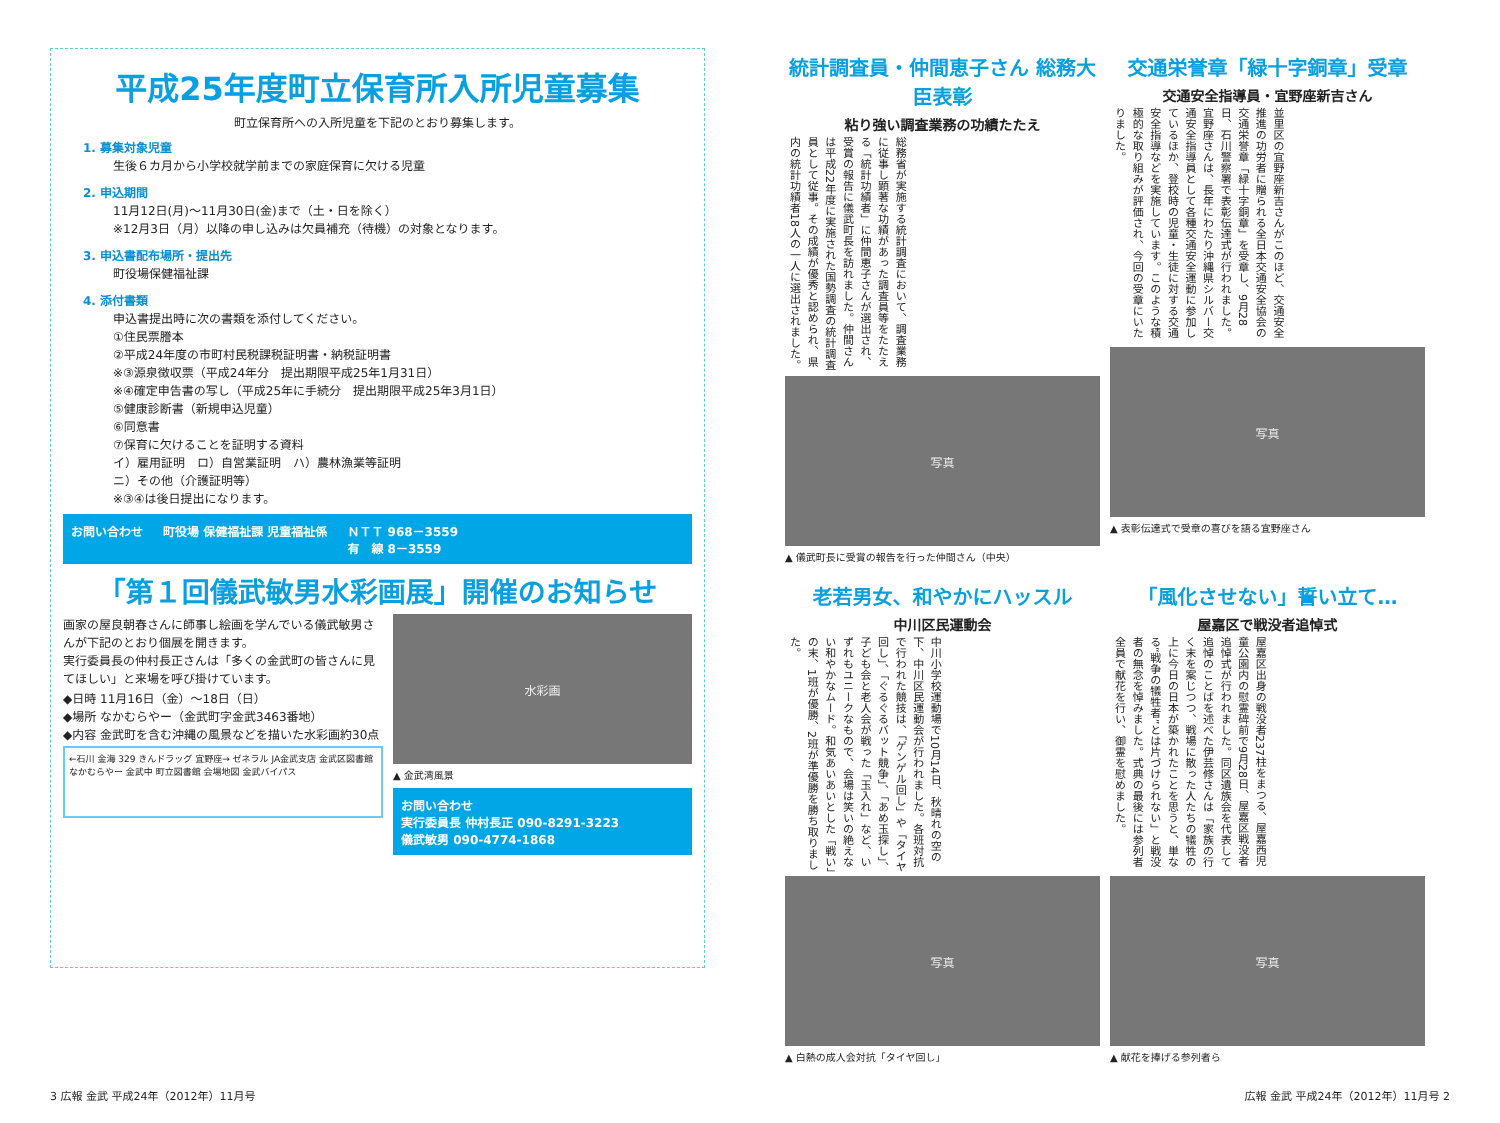平成25年度町立保育所入所児童募集
町立保育所への入所児童を下記のとおり募集します。
1. 募集対象児童
生後６カ月から小学校就学前までの家庭保育に欠ける児童
2. 申込期間
11月12日(月)～11月30日(金)まで（土・日を除く）
※12月3日（月）以降の申し込みは欠員補充（待機）の対象となります。
3. 申込書配布場所・提出先
町役場保健福祉課
4. 添付書類
申込書提出時に次の書類を添付してください。
①住民票謄本
②平成24年度の市町村民税課税証明書・納税証明書
※③源泉徴収票（平成24年分　提出期限平成25年1月31日）
※④確定申告書の写し（平成25年に手続分　提出期限平成25年3月1日）
⑤健康診断書（新規申込児童）
⑥同意書
⑦保育に欠けることを証明する資料
イ）雇用証明　ロ）自営業証明　ハ）農林漁業等証明
ニ）その他（介護証明等）
※③④は後日提出になります。
お問い合わせ 町役場 保健福祉課 児童福祉係 ＮＴＴ 968－3559
有　線 8－3559
「第１回儀武敏男水彩画展」開催のお知らせ
画家の屋良朝春さんに師事し絵画を学んでいる儀武敏男さんが下記のとおり個展を開きます。
実行委員長の仲村長正さんは「多くの金武町の皆さんに見てほしい」と来場を呼び掛けています。
◆日時 11月16日（金）～18日（日）
◆場所 なかむらやー（金武町字金武3463番地）
◆内容 金武町を含む沖縄の風景などを描いた水彩画約30点
←石川 金海 329 きんドラッグ 宜野座→ ゼネラル JA金武支店 金武区図書館 なかむらやー 金武中 町立図書館 会場地図 金武バイパス
水彩画
▲ 金武湾風景
お問い合わせ
実行委員長 仲村長正 090-8291-3223
儀武敏男 090-4774-1868
統計調査員・仲間恵子さん 総務大臣表彰
粘り強い調査業務の功績たたえ
総務省が実施する統計調査において、調査業務に従事し顕著な功績があった調査員等をたたえる「統計功績者」に仲間恵子さんが選出され、受賞の報告に儀武町長を訪れました。仲間さんは平成22年度に実施された国勢調査の統計調査員として従事。その成績が優秀と認められ、県内の統計功績者18人の一人に選出されました。
写真
▲ 儀武町長に受賞の報告を行った仲間さん（中央）
交通栄誉章「緑十字銅章」受章
交通安全指導員・宜野座新吉さん
並里区の宜野座新吉さんがこのほど、交通安全推進の功労者に贈られる全日本交通安全協会の交通栄誉章「緑十字銅章」を受章し、9月28日、石川警察署で表彰伝達式が行われました。宜野座さんは、長年にわたり沖縄県シルバー交通安全指導員として各種交通安全運動に参加しているほか、登校時の児童・生徒に対する交通安全指導などを実施しています。このような積極的な取り組みが評価され、今回の受章にいたりました。
写真
▲ 表彰伝達式で受章の喜びを語る宜野座さん
老若男女、和やかにハッスル
中川区民運動会
中川小学校運動場で10月14日、秋晴れの空の下、中川区民運動会が行われました。各班対抗で行われた競技は、「ゲンゲル回し」や「タイヤ回し」、「ぐるぐるバット競争」、「あめ玉探し」、子ども会と老人会が戦った「玉入れ」など、いずれもユニークなもので、会場は笑いの絶えない和やかなムード。和気あいあいとした「戦い」の末、1班が優勝、2班が準優勝を勝ち取りました。
写真
▲ 白熱の成人会対抗「タイヤ回し」
「風化させない」誓い立て…
屋嘉区で戦没者追悼式
屋嘉区出身の戦没者237柱をまつる、屋嘉西児童公園内の慰霊碑前で9月28日、屋嘉区戦没者追悼式が行われました。同区遺族会を代表して追悼のことばを述べた伊芸修さんは「家族の行く末を案じつつ、戦場に散った人たちの犠牲の上に今日の日本が築かれたことを思うと、単なる“戦争の犠牲者”とは片づけられない」と戦没者の無念を悼みました。式典の最後には参列者全員で献花を行い、御霊を慰めました。
写真
▲ 献花を捧げる参列者ら
3 広報 金武 平成24年（2012年）11月号 広報 金武 平成24年（2012年）11月号 2